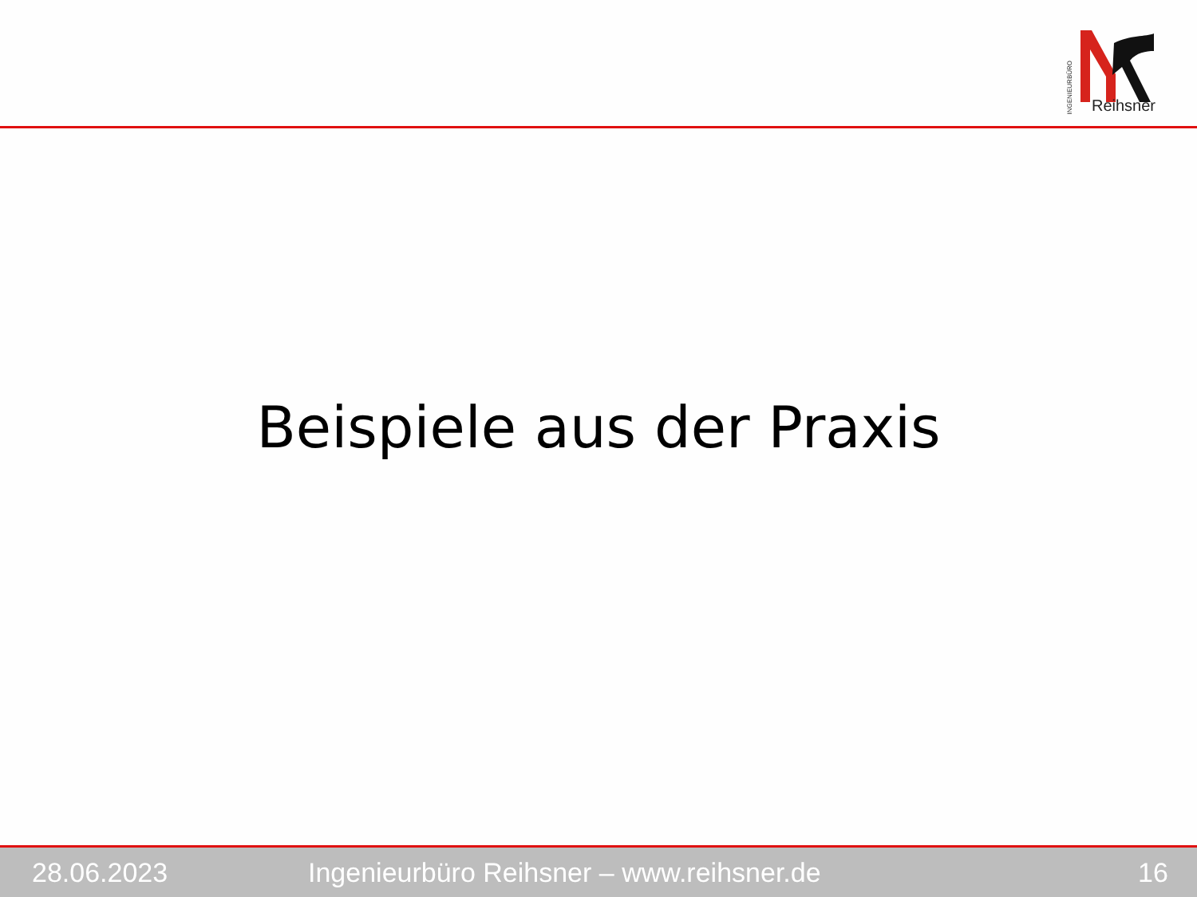INGENIEURBÜRO
Reihsner
Beispiele aus der Praxis
28.06.2023 Ingenieurbüro Reihsner – www.reihsner.de 16